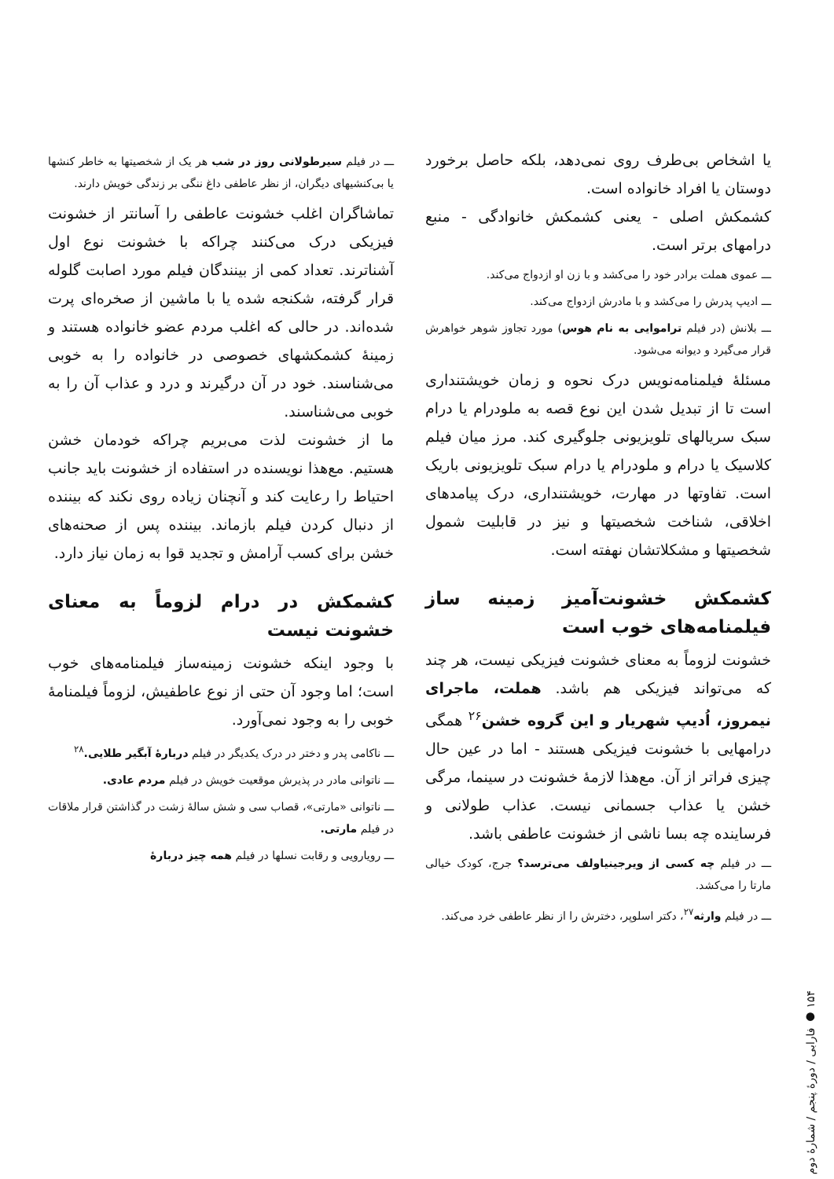یا اشخاص بی‌طرف روی نمی‌دهد، بلکه حاصل برخورد دوستان یا افراد خانواده است.
کشمکش اصلی - یعنی کشمکش خانوادگی - منبع درامهای برتر است.
ـــ عموی هملت برادر خود را می‌کشد و با زن او ازدواج می‌کند.
ـــ ادیپ پدرش را می‌کشد و با مادرش ازدواج می‌کند.
ـــ بلانش (در فیلم تراموایی به نام هوس) مورد تجاوز شوهر خواهرش قرار می‌گیرد و دیوانه می‌شود.
مسئلهٔ فیلمنامه‌نویس درک نحوه و زمان خویشتنداری است تا از تبدیل شدن این نوع قصه به ملودرام یا درام سبک سریالهای تلویزیونی جلوگیری کند. مرز میان فیلم کلاسیک یا درام و ملودرام یا درام سبک تلویزیونی باریک است. تفاوتها در مهارت، خویشتنداری، درک پیامدهای اخلاقی، شناخت شخصیتها و نیز در قابلیت شمول شخصیتها و مشکلاتشان نهفته است.
کشمکش خشونت‌آمیز زمینه ساز فیلمنامه‌های خوب است
خشونت لزوماً به معنای خشونت فیزیکی نیست، هر چند که می‌تواند فیزیکی هم باشد. هملت، ماجرای نیمروز، اُدیپ شهریار و این گروه خشن<sup>۲۶</sup> همگی درامهایی با خشونت فیزیکی هستند - اما در عین حال چیزی فراتر از آن. مع‌هذا لازمهٔ خشونت در سینما، مرگی خشن یا عذاب جسمانی نیست. عذاب طولانی و فرساینده چه بسا ناشی از خشونت عاطفی باشد.
ـــ در فیلم چه کسی از ویرجینیاولف می‌ترسد؟ جرج، کودک خیالی مارتا را می‌کشد.
ـــ در فیلم وارثه<sup>۲۷</sup>، دکتر اسلوپر، دخترش را از نظر عاطفی خرد می‌کند.
ـــ در فیلم سیرطولانی روز در شب هر یک از شخصیتها به خاطر کنشها یا بی‌کنشیهای دیگران، از نظر عاطفی داغ ننگی بر زندگی خویش دارند.
تماشاگران اغلب خشونت عاطفی را آسانتر از خشونت فیزیکی درک می‌کنند چراکه با خشونت نوع اول آشناترند. تعداد کمی از بینندگان فیلم مورد اصابت گلوله قرار گرفته، شکنجه شده یا با ماشین از صخره‌ای پرت شده‌اند. در حالی که اغلب مردم عضو خانواده هستند و زمینهٔ کشمکشهای خصوصی در خانواده را به خوبی می‌شناسند. خود در آن درگیرند و درد و عذاب آن را به خوبی می‌شناسند.
ما از خشونت لذت می‌بریم چراکه خودمان خشن هستیم. مع‌هذا نویسنده در استفاده از خشونت باید جانب احتیاط را رعایت کند و آنچنان زیاده روی نکند که بیننده از دنبال کردن فیلم بازماند. بیننده پس از صحنه‌های خشن برای کسب آرامش و تجدید قوا به زمان نیاز دارد.
کشمکش در درام لزوماً به معنای خشونت نیست
با وجود اینکه خشونت زمینه‌ساز فیلمنامه‌های خوب است؛ اما وجود آن حتی از نوع عاطفیش، لزوماً فیلمنامهٔ خوبی را به وجود نمی‌آورد.
ـــ ناکامی پدر و دختر در درک یکدیگر در فیلم دربارهٔ آبگیر طلایی.<sup>۲۸</sup>
ـــ ناتوانی مادر در پذیرش موقعیت خویش در فیلم مردم عادی.
ـــ ناتوانی «مارتی»، قصاب سی و شش سالهٔ زشت در گذاشتن قرار ملاقات در فیلم مارتی.
ـــ رویارویی و رقابت نسلها در فیلم همه چیز دربارهٔ
۱۵۴ ● فارابی / دورهٔ پنجم / شمارهٔ دوم